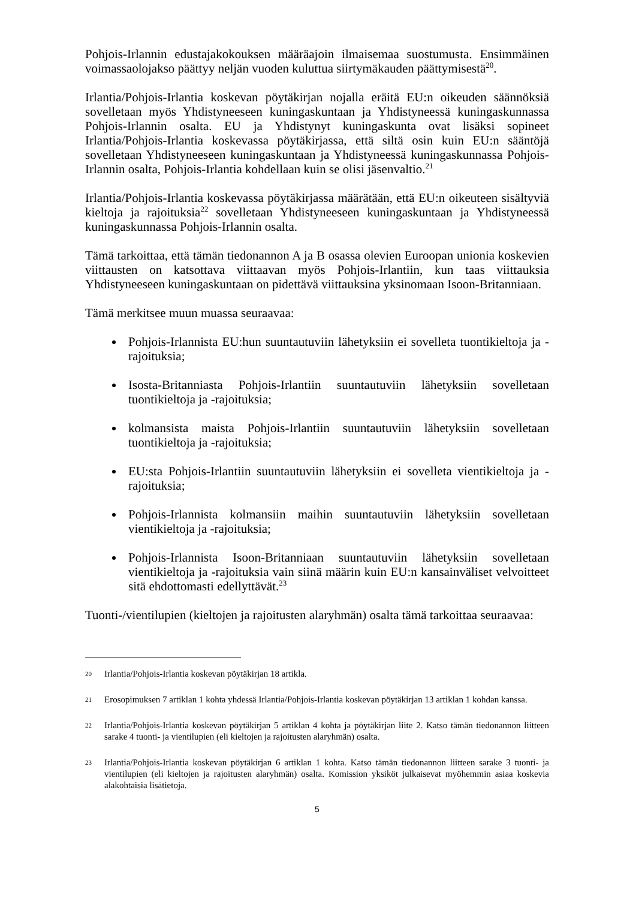Pohjois-Irlannin edustajakokouksen määräajoin ilmaisemaa suostumusta. Ensimmäinen voimassaolojakso päättyy neljän vuoden kuluttua siirtymäkauden päättymisestä<sup>20</sup>.
Irlantia/Pohjois-Irlantia koskevan pöytäkirjan nojalla eräitä EU:n oikeuden säännöksiä sovelletaan myös Yhdistyneeseen kuningaskuntaan ja Yhdistyneessä kuningaskunnassa Pohjois-Irlannin osalta. EU ja Yhdistynyt kuningaskunta ovat lisäksi sopineet Irlantia/Pohjois-Irlantia koskevassa pöytäkirjassa, että siltä osin kuin EU:n sääntöjä sovelletaan Yhdistyneeseen kuningaskuntaan ja Yhdistyneessä kuningaskunnassa Pohjois-Irlannin osalta, Pohjois-Irlantia kohdellaan kuin se olisi jäsenvaltio.<sup>21</sup>
Irlantia/Pohjois-Irlantia koskevassa pöytäkirjassa määrätään, että EU:n oikeuteen sisältyviä kieltoja ja rajoituksia<sup>22</sup> sovelletaan Yhdistyneeseen kuningaskuntaan ja Yhdistyneessä kuningaskunnassa Pohjois-Irlannin osalta.
Tämä tarkoittaa, että tämän tiedonannon A ja B osassa olevien Euroopan unionia koskevien viittausten on katsottava viittaavan myös Pohjois-Irlantiin, kun taas viittauksia Yhdistyneeseen kuningaskuntaan on pidettävä viittauksina yksinomaan Isoon-Britanniaan.
Tämä merkitsee muun muassa seuraavaa:
Pohjois-Irlannista EU:hun suuntautuviin lähetyksiin ei sovelleta tuontikieltoja ja -rajoituksia;
Isosta-Britanniasta Pohjois-Irlantiin suuntautuviin lähetyksiin sovelletaan tuontikieltoja ja -rajoituksia;
kolmansista maista Pohjois-Irlantiin suuntautuviin lähetyksiin sovelletaan tuontikieltoja ja -rajoituksia;
EU:sta Pohjois-Irlantiin suuntautuviin lähetyksiin ei sovelleta vientikieltoja ja -rajoituksia;
Pohjois-Irlannista kolmansiin maihin suuntautuviin lähetyksiin sovelletaan vientikieltoja ja -rajoituksia;
Pohjois-Irlannista Isoon-Britanniaan suuntautuviin lähetyksiin sovelletaan vientikieltoja ja -rajoituksia vain siinä määrin kuin EU:n kansainväliset velvoitteet sitä ehdottomasti edellyttävät.<sup>23</sup>
Tuonti-/vientilupien (kieltojen ja rajoitusten alaryhmän) osalta tämä tarkoittaa seuraavaa:
20 Irlantia/Pohjois-Irlantia koskevan pöytäkirjan 18 artikla.
21 Erosopimuksen 7 artiklan 1 kohta yhdessä Irlantia/Pohjois-Irlantia koskevan pöytäkirjan 13 artiklan 1 kohdan kanssa.
22 Irlantia/Pohjois-Irlantia koskevan pöytäkirjan 5 artiklan 4 kohta ja pöytäkirjan liite 2. Katso tämän tiedonannon liitteen sarake 4 tuonti- ja vientilupien (eli kieltojen ja rajoitusten alaryhmän) osalta.
23 Irlantia/Pohjois-Irlantia koskevan pöytäkirjan 6 artiklan 1 kohta. Katso tämän tiedonannon liitteen sarake 3 tuonti- ja vientilupien (eli kieltojen ja rajoitusten alaryhmän) osalta. Komission yksiköt julkaisevat myöhemmin asiaa koskevia alakohtaisia lisätietoja.
5